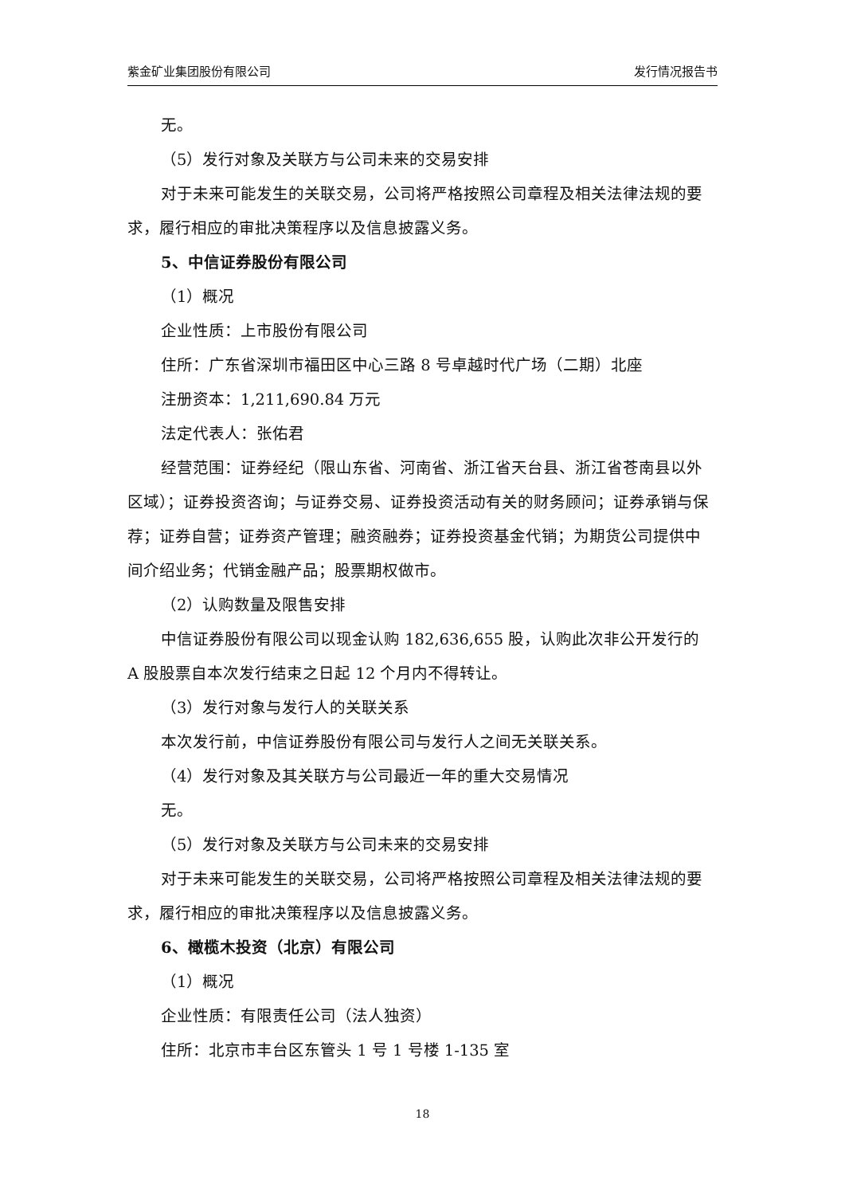紫金矿业集团股份有限公司 发行情况报告书
无。
（5）发行对象及关联方与公司未来的交易安排
对于未来可能发生的关联交易，公司将严格按照公司章程及相关法律法规的要求，履行相应的审批决策程序以及信息披露义务。
5、中信证券股份有限公司
（1）概况
企业性质：上市股份有限公司
住所：广东省深圳市福田区中心三路 8 号卓越时代广场（二期）北座
注册资本：1,211,690.84 万元
法定代表人：张佑君
经营范围：证券经纪（限山东省、河南省、浙江省天台县、浙江省苍南县以外区域）；证券投资咨询；与证券交易、证券投资活动有关的财务顾问；证券承销与保荐；证券自营；证券资产管理；融资融券；证券投资基金代销；为期货公司提供中间介绍业务；代销金融产品；股票期权做市。
（2）认购数量及限售安排
中信证券股份有限公司以现金认购 182,636,655 股，认购此次非公开发行的 A 股股票自本次发行结束之日起 12 个月内不得转让。
（3）发行对象与发行人的关联关系
本次发行前，中信证券股份有限公司与发行人之间无关联关系。
（4）发行对象及其关联方与公司最近一年的重大交易情况
无。
（5）发行对象及关联方与公司未来的交易安排
对于未来可能发生的关联交易，公司将严格按照公司章程及相关法律法规的要求，履行相应的审批决策程序以及信息披露义务。
6、橄榄木投资（北京）有限公司
（1）概况
企业性质：有限责任公司（法人独资）
住所：北京市丰台区东管头 1 号 1 号楼 1-135 室
18